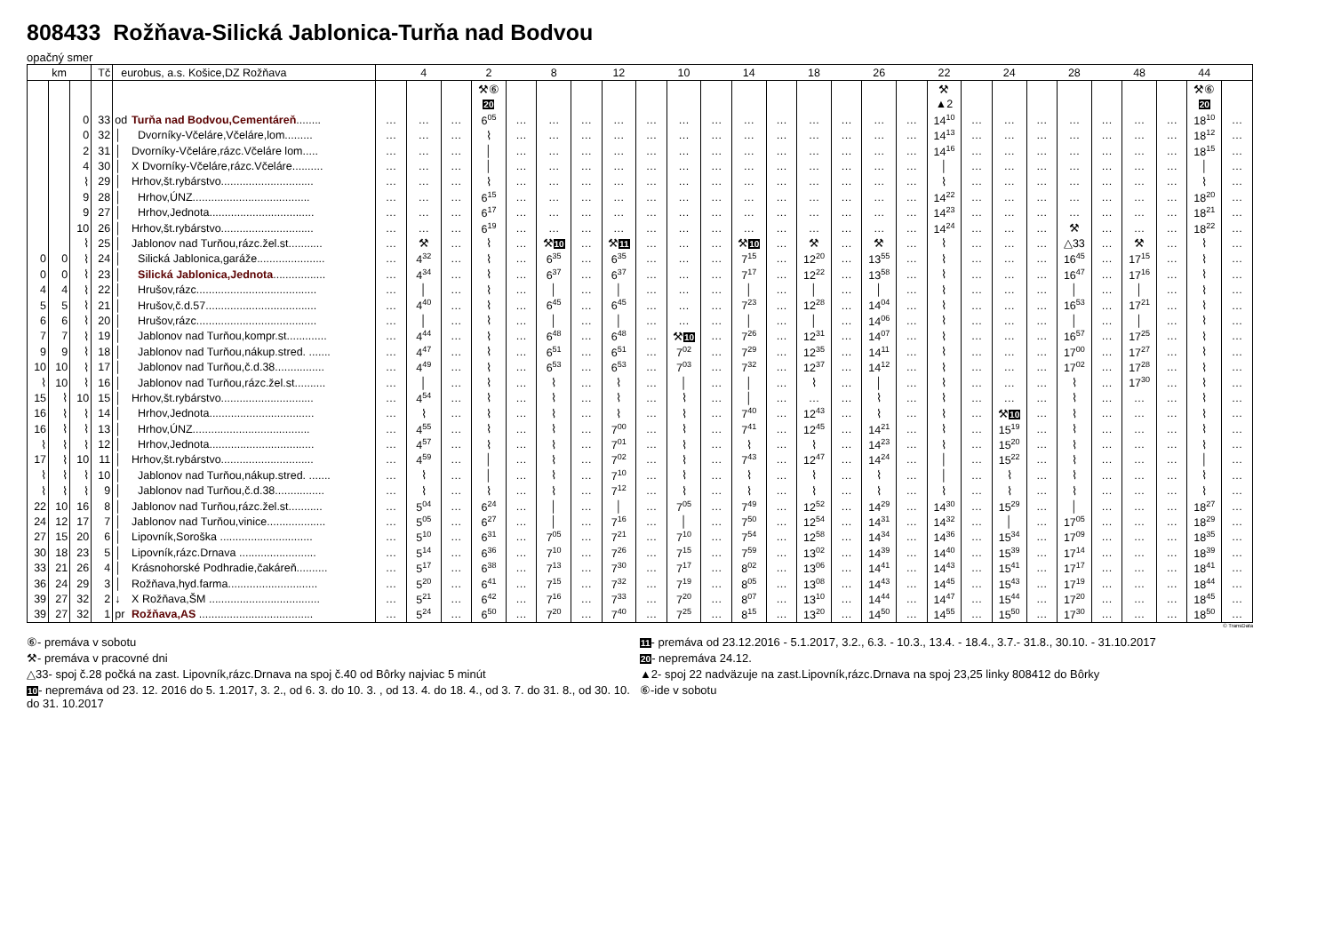808433 Rožňava-Silická Jablonica-Turňa nad Bodvou
opačný smer
| km | | | Tč | eurobus, a.s. Košice,DZ Rožňava | | | 4 | | 2 | | 8 | | 12 | | 10 | | 14 | | 18 | | 26 | | 22 | | 24 | | 28 | | 48 | | 44 | |
| --- | --- | --- | --- | --- | --- | --- | --- | --- | --- | --- | --- | --- | --- | --- | --- | --- | --- | --- | --- | --- | --- | --- | --- | --- | --- | --- | --- | --- | --- | --- | --- | --- |
| | | | | | | | | | ⚒⑥ | | | | | | | | | | | | | | ⚒ | | | | | | | | ⚒⑥ | |
| | | | | | | | | | 20 | | | | | | | | | | | | | | ▲2 | | | | | | | | 20 | |
| | | 0 | 33 | od | Turňa nad Bodvou,Cementáreň ........ | … | … | … | 6<sup>05</sup> | … | … | … | … | … | … | … | … | … | … | … | … | … | 14<sup>10</sup> | … | … | … | … | … | … | … | 18<sup>10</sup> | … |
| | | 0 | 32 | │ | Dvorníky-Včeláre,Včeláre,lom......... | … | … | … | ⌇ | … | … | … | … | … | … | … | … | … | … | … | … | … | 14<sup>13</sup> | … | … | … | … | … | … | … | 18<sup>12</sup> | … |
| | | 2 | 31 | │ | Dvorníky-Včeláre,rázc.Včeláre lom..... | … | … | … | │ | … | … | … | … | … | … | … | … | … | … | … | … | … | 14<sup>16</sup> | … | … | … | … | … | … | … | 18<sup>15</sup> | … |
| | | 4 | 30 | │ | X Dvorníky-Včeláre,rázc.Včeláre.......... | … | … | … | │ | … | … | … | … | … | … | … | … | … | … | … | … | … | │ | … | … | … | … | … | … | … | │ | … |
| | | ⌇ | 29 | │ | Hrhov,št.rybárstvo.............................. | … | … | … | ⌇ | … | … | … | … | … | … | … | … | … | … | … | … | … | ⌇ | … | … | … | … | … | … | … | ⌇ | … |
| | | 9 | 28 | │ | Hrhov,ÚNZ...................................... | … | … | … | 6<sup>15</sup> | … | … | … | … | … | … | … | … | … | … | … | … | … | 14<sup>22</sup> | … | … | … | … | … | … | … | 18<sup>20</sup> | … |
| | | 9 | 27 | │ | Hrhov,Jednota.................................. | … | … | … | 6<sup>17</sup> | … | … | … | … | … | … | … | … | … | … | … | … | … | 14<sup>23</sup> | … | … | … | … | … | … | … | 18<sup>21</sup> | … |
| | | 10 | 26 | │ | Hrhov,št.rybárstvo.............................. | … | … | … | 6<sup>19</sup> | … | … | … | … | … | … | … | … | … | … | … | … | … | 14<sup>24</sup> | … | … | … | ⚒ | … | … | … | 18<sup>22</sup> | … |
| | | ⌇ | 25 | │ | Jablonov nad Turňou,rázc.žel.st........... | … | ⚒ | … | ⌇ | … | ⚒ 10 | … | ⚒ 11 | … | … | … | ⚒ 10 | … | ⚒ | … | ⚒ | … | ⌇ | … | … | … | △33 | … | ⚒ | … | ⌇ | … |
| 0 | 0 | ⌇ | 24 | │ | Silická Jablonica,garáže...................... | … | 4<sup>32</sup> | … | ⌇ | … | 6<sup>35</sup> | … | 6<sup>35</sup> | … | … | … | 7<sup>15</sup> | … | 12<sup>20</sup> | … | 13<sup>55</sup> | … | ⌇ | … | … | … | 16<sup>45</sup> | … | 17<sup>15</sup> | … | ⌇ | … |
| 0 | 0 | ⌇ | 23 | │ | Silická Jablonica,Jednota ................. | … | 4<sup>34</sup> | … | ⌇ | … | 6<sup>37</sup> | … | 6<sup>37</sup> | … | … | … | 7<sup>17</sup> | … | 12<sup>22</sup> | … | 13<sup>58</sup> | … | ⌇ | … | … | … | 16<sup>47</sup> | … | 17<sup>16</sup> | … | ⌇ | … |
| 4 | 4 | ⌇ | 22 | │ | Hrušov,rázc....................................... | … | │ | … | ⌇ | … | │ | … | │ | … | … | … | │ | … | │ | … | │ | … | ⌇ | … | … | … | │ | … | │ | … | ⌇ | … |
| 5 | 5 | ⌇ | 21 | │ | Hrušov,č.d.57.................................... | … | 4<sup>40</sup> | … | ⌇ | … | 6<sup>45</sup> | … | 6<sup>45</sup> | … | … | … | 7<sup>23</sup> | … | 12<sup>28</sup> | … | 14<sup>04</sup> | … | ⌇ | … | … | … | 16<sup>53</sup> | … | 17<sup>21</sup> | … | ⌇ | … |
| 6 | 6 | ⌇ | 20 | │ | Hrušov,rázc....................................... | … | │ | … | ⌇ | … | │ | … | │ | … | … | … | │ | … | │ | … | 14<sup>06</sup> | … | ⌇ | … | … | … | │ | … | │ | … | ⌇ | … |
| 7 | 7 | ⌇ | 19 | │ | Jablonov nad Turňou,kompr.st............. | … | 4<sup>44</sup> | … | ⌇ | … | 6<sup>48</sup> | … | 6<sup>48</sup> | … | ⚒ 10 | … | 7<sup>26</sup> | … | 12<sup>31</sup> | … | 14<sup>07</sup> | … | ⌇ | … | … | … | 16<sup>57</sup> | … | 17<sup>25</sup> | … | ⌇ | … |
| 9 | 9 | ⌇ | 18 | │ | Jablonov nad Turňou,nákup.stred. ....... | … | 4<sup>47</sup> | … | ⌇ | … | 6<sup>51</sup> | … | 6<sup>51</sup> | … | 7<sup>02</sup> | … | 7<sup>29</sup> | … | 12<sup>35</sup> | … | 14<sup>11</sup> | … | ⌇ | … | … | … | 17<sup>00</sup> | … | 17<sup>27</sup> | … | ⌇ | … |
| 10 | 10 | ⌇ | 17 | │ | Jablonov nad Turňou,č.d.38................ | … | 4<sup>49</sup> | … | ⌇ | … | 6<sup>53</sup> | … | 6<sup>53</sup> | … | 7<sup>03</sup> | … | 7<sup>32</sup> | … | 12<sup>37</sup> | … | 14<sup>12</sup> | … | ⌇ | … | … | … | 17<sup>02</sup> | … | 17<sup>28</sup> | … | ⌇ | … |
| ⌇ | 10 | ⌇ | 16 | │ | Jablonov nad Turňou,rázc.žel.st.......... | … | │ | … | ⌇ | … | ⌇ | … | ⌇ | … | │ | … | │ | … | ⌇ | … | │ | … | ⌇ | … | … | … | ⌇ | … | 17<sup>30</sup> | … | ⌇ | … |
| 15 | ⌇ | 10 | 15 | │ | Hrhov,št.rybárstvo.............................. | … | 4<sup>54</sup> | … | ⌇ | … | ⌇ | … | ⌇ | … | ⌇ | … | │ | … | … | … | ⌇ | … | ⌇ | … | … | … | ⌇ | … | … | … | ⌇ | … |
| 16 | ⌇ | ⌇ | 14 | │ | Hrhov,Jednota.................................. | … | ⌇ | … | ⌇ | … | ⌇ | … | ⌇ | … | ⌇ | … | 7<sup>40</sup> | … | 12<sup>43</sup> | … | ⌇ | … | ⌇ | … | ⚒ 10 | … | ⌇ | … | … | … | ⌇ | … |
| 16 | ⌇ | ⌇ | 13 | │ | Hrhov,ÚNZ...................................... | … | 4<sup>55</sup> | … | ⌇ | … | ⌇ | … | 7<sup>00</sup> | … | ⌇ | … | 7<sup>41</sup> | … | 12<sup>45</sup> | … | 14<sup>21</sup> | … | ⌇ | … | 15<sup>19</sup> | … | ⌇ | … | … | … | ⌇ | … |
| ⌇ | ⌇ | ⌇ | 12 | │ | Hrhov,Jednota.................................. | … | 4<sup>57</sup> | … | ⌇ | … | ⌇ | … | 7<sup>01</sup> | … | ⌇ | … | ⌇ | … | ⌇ | … | 14<sup>23</sup> | … | ⌇ | … | 15<sup>20</sup> | … | ⌇ | … | … | … | ⌇ | … |
| 17 | ⌇ | 10 | 11 | │ | Hrhov,št.rybárstvo.............................. | … | 4<sup>59</sup> | … | │ | … | ⌇ | … | 7<sup>02</sup> | … | ⌇ | … | 7<sup>43</sup> | … | 12<sup>47</sup> | … | 14<sup>24</sup> | … | │ | … | 15<sup>22</sup> | … | ⌇ | … | … | … | │ | … |
| ⌇ | ⌇ | ⌇ | 10 | │ | Jablonov nad Turňou,nákup.stred. ....... | … | ⌇ | … | │ | … | ⌇ | … | 7<sup>10</sup> | … | ⌇ | … | ⌇ | … | ⌇ | … | ⌇ | … | │ | … | ⌇ | … | ⌇ | … | … | … | ⌇ | … |
| ⌇ | ⌇ | ⌇ | 9 | │ | Jablonov nad Turňou,č.d.38................ | … | ⌇ | … | ⌇ | … | ⌇ | … | 7<sup>12</sup> | … | ⌇ | … | ⌇ | … | ⌇ | … | ⌇ | … | ⌇ | … | ⌇ | … | ⌇ | … | … | … | ⌇ | … |
| 22 | 10 | 16 | 8 | │ | Jablonov nad Turňou,rázc.žel.st........... | … | 5<sup>04</sup> | … | 6<sup>24</sup> | … | │ | … | │ | … | 7<sup>05</sup> | … | 7<sup>49</sup> | … | 12<sup>52</sup> | … | 14<sup>29</sup> | … | 14<sup>30</sup> | … | 15<sup>29</sup> | … | │ | … | … | … | 18<sup>27</sup> | … |
| 24 | 12 | 17 | 7 | │ | Jablonov nad Turňou,vinice................... | … | 5<sup>05</sup> | … | 6<sup>27</sup> | … | │ | … | 7<sup>16</sup> | … | │ | … | 7<sup>50</sup> | … | 12<sup>54</sup> | … | 14<sup>31</sup> | … | 14<sup>32</sup> | … | │ | … | 17<sup>05</sup> | … | … | … | 18<sup>29</sup> | … |
| 27 | 15 | 20 | 6 | │ | Lipovník,Soroška .............................. | … | 5<sup>10</sup> | … | 6<sup>31</sup> | … | 7<sup>05</sup> | … | 7<sup>21</sup> | … | 7<sup>10</sup> | … | 7<sup>54</sup> | … | 12<sup>58</sup> | … | 14<sup>34</sup> | … | 14<sup>36</sup> | … | 15<sup>34</sup> | … | 17<sup>09</sup> | … | … | … | 18<sup>35</sup> | … |
| 30 | 18 | 23 | 5 | │ | Lipovník,rázc.Drnava ......................... | … | 5<sup>14</sup> | … | 6<sup>36</sup> | … | 7<sup>10</sup> | … | 7<sup>26</sup> | … | 7<sup>15</sup> | … | 7<sup>59</sup> | … | 13<sup>02</sup> | … | 14<sup>39</sup> | … | 14<sup>40</sup> | … | 15<sup>39</sup> | … | 17<sup>14</sup> | … | … | … | 18<sup>39</sup> | … |
| 33 | 21 | 26 | 4 | │ | Krásnohorské Podhradie,čakáreň.......... | … | 5<sup>17</sup> | … | 6<sup>38</sup> | … | 7<sup>13</sup> | … | 7<sup>30</sup> | … | 7<sup>17</sup> | … | 8<sup>02</sup> | … | 13<sup>06</sup> | … | 14<sup>41</sup> | … | 14<sup>43</sup> | … | 15<sup>41</sup> | … | 17<sup>17</sup> | … | … | … | 18<sup>41</sup> | … |
| 36 | 24 | 29 | 3 | │ | Rožňava,hyd.farma............................. | … | 5<sup>20</sup> | … | 6<sup>41</sup> | … | 7<sup>15</sup> | … | 7<sup>32</sup> | … | 7<sup>19</sup> | … | 8<sup>05</sup> | … | 13<sup>08</sup> | … | 14<sup>43</sup> | … | 14<sup>45</sup> | … | 15<sup>43</sup> | … | 17<sup>19</sup> | … | … | … | 18<sup>44</sup> | … |
| 39 | 27 | 32 | 2 | ↓ | X Rožňava,ŠM .................................... | … | 5<sup>21</sup> | … | 6<sup>42</sup> | … | 7<sup>16</sup> | … | 7<sup>33</sup> | … | 7<sup>20</sup> | … | 8<sup>07</sup> | … | 13<sup>10</sup> | … | 14<sup>44</sup> | … | 14<sup>47</sup> | … | 15<sup>44</sup> | … | 17<sup>20</sup> | … | … | … | 18<sup>45</sup> | … |
| 39 | 27 | 32 | 1 | pr | Rožňava,AS ..................................... | … | 5<sup>24</sup> | … | 6<sup>50</sup> | … | 7<sup>20</sup> | … | 7<sup>40</sup> | … | 7<sup>25</sup> | … | 8<sup>15</sup> | … | 13<sup>20</sup> | … | 14<sup>50</sup> | … | 14<sup>55</sup> | … | 15<sup>50</sup> | … | 17<sup>30</sup> | … | … | … | 18<sup>50</sup> | … |
© TransData
⑥- premáva v sobotu
⚒- premáva v pracovné dni
△33- spoj č.28 počká na zast. Lipovník,rázc.Drnava na spoj č.40 od Bôrky najviac 5 minút
10- nepremáva od 23. 12. 2016 do 5. 1.2017, 3. 2., od 6. 3. do 10. 3. , od 13. 4. do 18. 4., od 3. 7. do 31. 8., od 30. 10. do 31. 10.2017
11- premáva od 23.12.2016 - 5.1.2017, 3.2., 6.3. - 10.3., 13.4. - 18.4., 3.7.- 31.8., 30.10. - 31.10.2017
20- nepremáva 24.12.
▲2- spoj 22 nadväzuje na zast.Lipovník,rázc.Drnava na spoj 23,25 linky 808412 do Bôrky
⑥-ide v sobotu